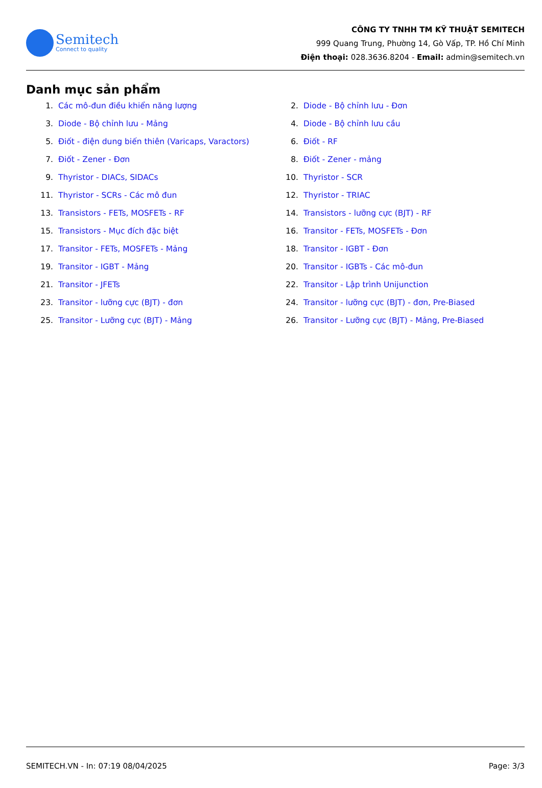Semitech
Connect to quality
CÔNG TY TNHH TM KỸ THUẬT SEMITECH
999 Quang Trung, Phường 14, Gò Vấp, TP. Hồ Chí Minh
Điện thoại: 028.3636.8204 - Email: admin@semitech.vn
Danh mục sản phẩm
1. Các mô-đun điều khiển năng lượng
2. Diode - Bộ chỉnh lưu - Đơn
3. Diode - Bộ chỉnh lưu - Mảng
4. Diode - Bộ chỉnh lưu cầu
5. Điốt - điện dung biến thiên (Varicaps, Varactors)
6. Điốt - RF
7. Điốt - Zener - Đơn
8. Điốt - Zener - mảng
9. Thyristor - DIACs, SIDACs
10. Thyristor - SCR
11. Thyristor - SCRs - Các mô đun
12. Thyristor - TRIAC
13. Transistors - FETs, MOSFETs - RF
14. Transistors - lưỡng cực (BJT) - RF
15. Transistors - Mục đích đặc biệt
16. Transitor - FETs, MOSFETs - Đơn
17. Transitor - FETs, MOSFETs - Mảng
18. Transitor - IGBT - Đơn
19. Transitor - IGBT - Mảng
20. Transitor - IGBTs - Các mô-đun
21. Transitor - JFETs
22. Transitor - Lập trình Unijunction
23. Transitor - lưỡng cực (BJT) - đơn
24. Transitor - lưỡng cực (BJT) - đơn, Pre-Biased
25. Transitor - Lưỡng cực (BJT) - Mảng
26. Transitor - Lưỡng cực (BJT) - Mảng, Pre-Biased
SEMITECH.VN - In: 07:19 08/04/2025 Page: 3/3